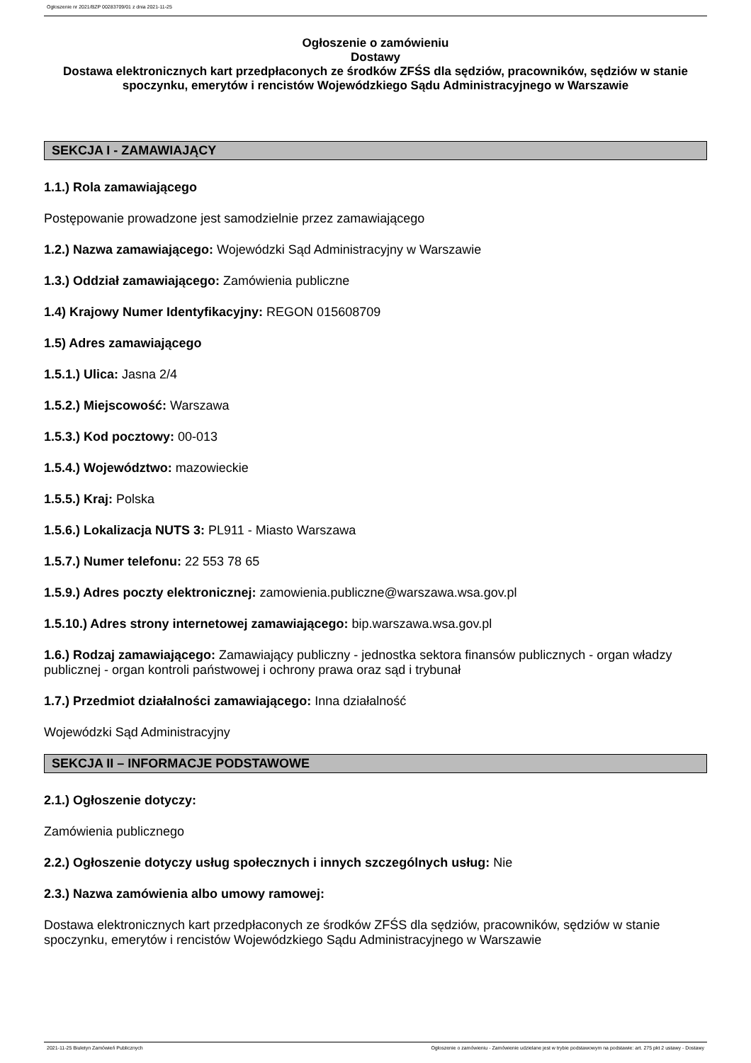Ogłoszenie nr 2021/BZP 00283709/01 z dnia 2021-11-25
Ogłoszenie o zamówieniu
Dostawy
Dostawa elektronicznych kart przedpłaconych ze środków ZFŚS dla sędziów, pracowników, sędziów w stanie spoczynku, emerytów i rencistów Wojewódzkiego Sądu Administracyjnego w Warszawie
SEKCJA I - ZAMAWIAJĄCY
1.1.) Rola zamawiającego
Postępowanie prowadzone jest samodzielnie przez zamawiającego
1.2.) Nazwa zamawiającego: Wojewódzki Sąd Administracyjny w Warszawie
1.3.) Oddział zamawiającego: Zamówienia publiczne
1.4) Krajowy Numer Identyfikacyjny: REGON 015608709
1.5) Adres zamawiającego
1.5.1.) Ulica: Jasna 2/4
1.5.2.) Miejscowość: Warszawa
1.5.3.) Kod pocztowy: 00-013
1.5.4.) Województwo: mazowieckie
1.5.5.) Kraj: Polska
1.5.6.) Lokalizacja NUTS 3: PL911 - Miasto Warszawa
1.5.7.) Numer telefonu: 22 553 78 65
1.5.9.) Adres poczty elektronicznej: zamowienia.publiczne@warszawa.wsa.gov.pl
1.5.10.) Adres strony internetowej zamawiającego: bip.warszawa.wsa.gov.pl
1.6.) Rodzaj zamawiającego: Zamawiający publiczny - jednostka sektora finansów publicznych - organ władzy publicznej - organ kontroli państwowej i ochrony prawa oraz sąd i trybunał
1.7.) Przedmiot działalności zamawiającego: Inna działalność
Wojewódzki Sąd Administracyjny
SEKCJA II – INFORMACJE PODSTAWOWE
2.1.) Ogłoszenie dotyczy:
Zamówienia publicznego
2.2.) Ogłoszenie dotyczy usług społecznych i innych szczególnych usług: Nie
2.3.) Nazwa zamówienia albo umowy ramowej:
Dostawa elektronicznych kart przedpłaconych ze środków ZFŚS dla sędziów, pracowników, sędziów w stanie spoczynku, emerytów i rencistów Wojewódzkiego Sądu Administracyjnego w Warszawie
2021-11-25 Biuletyn Zamówień Publicznych Ogłoszenie o zamówieniu - Zamówienie udzielane jest w trybie podstawowym na podstawie: art. 275 pkt 2 ustawy - Dostawy